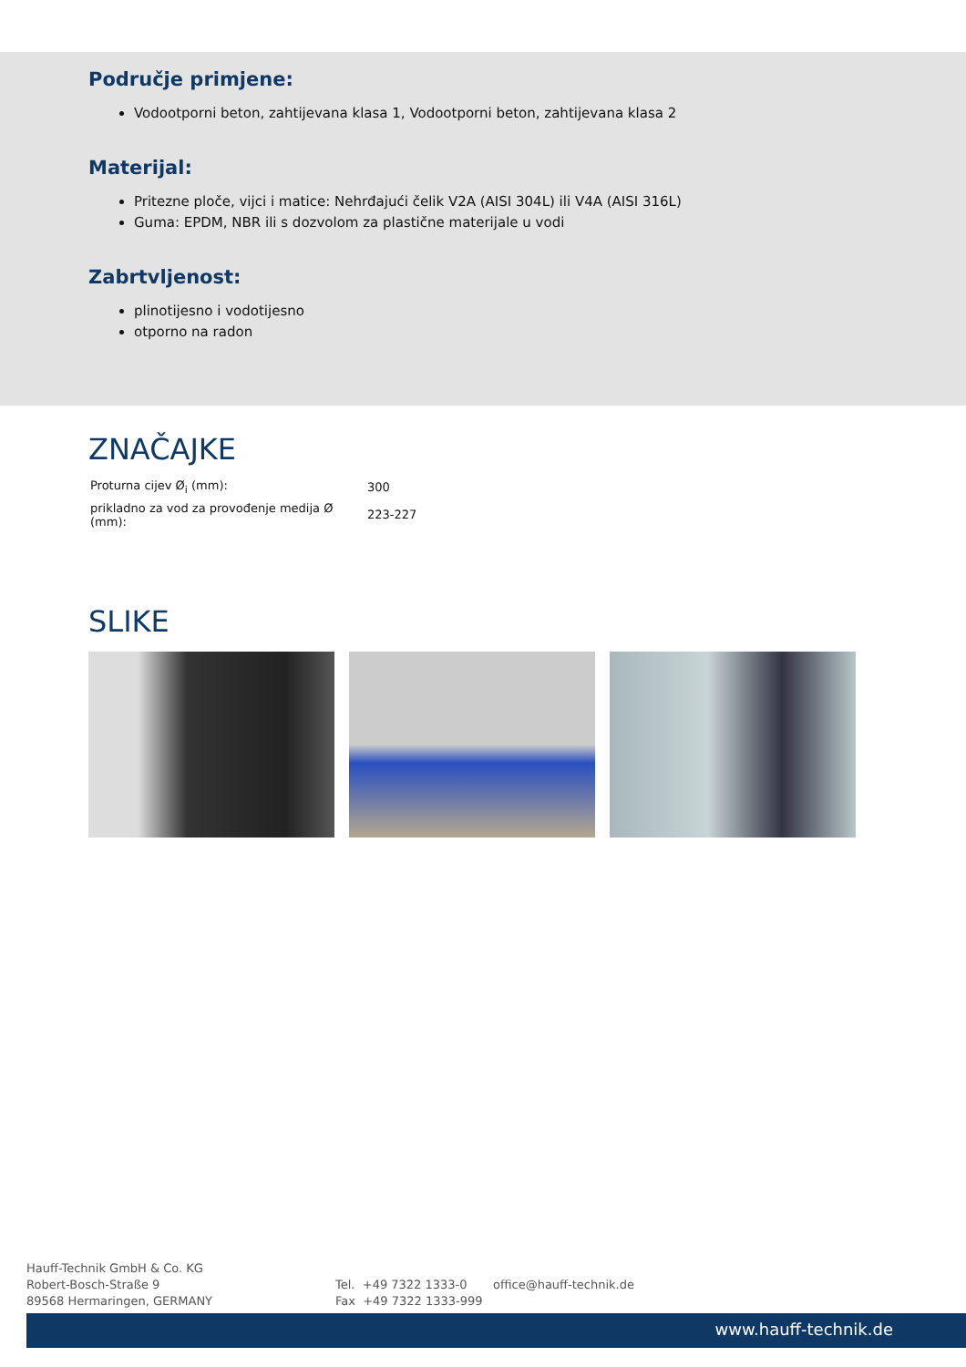Područje primjene:
Vodootporni beton, zahtijevana klasa 1, Vodootporni beton, zahtijevana klasa 2
Materijal:
Pritezne ploče, vijci i matice: Nehrđajući čelik V2A (AISI 304L) ili V4A (AISI 316L)
Guma: EPDM, NBR ili s dozvolom za plastične materijale u vodi
Zabrtvljenost:
plinotijesno i vodotijesno
otporno na radon
ZNAČAJKE
| Proturna cijev Ø<sub>i</sub> (mm): | 300 |
| prikladno za vod za provođenje medija Ø (mm): | 223-227 |
SLIKE
Hauff-Technik GmbH & Co. KG
Robert-Bosch-Straße 9
89568 Hermaringen, GERMANY
Tel. +49 7322 1333-0
Fax +49 7322 1333-999
office@hauff-technik.de
www.hauff-technik.de